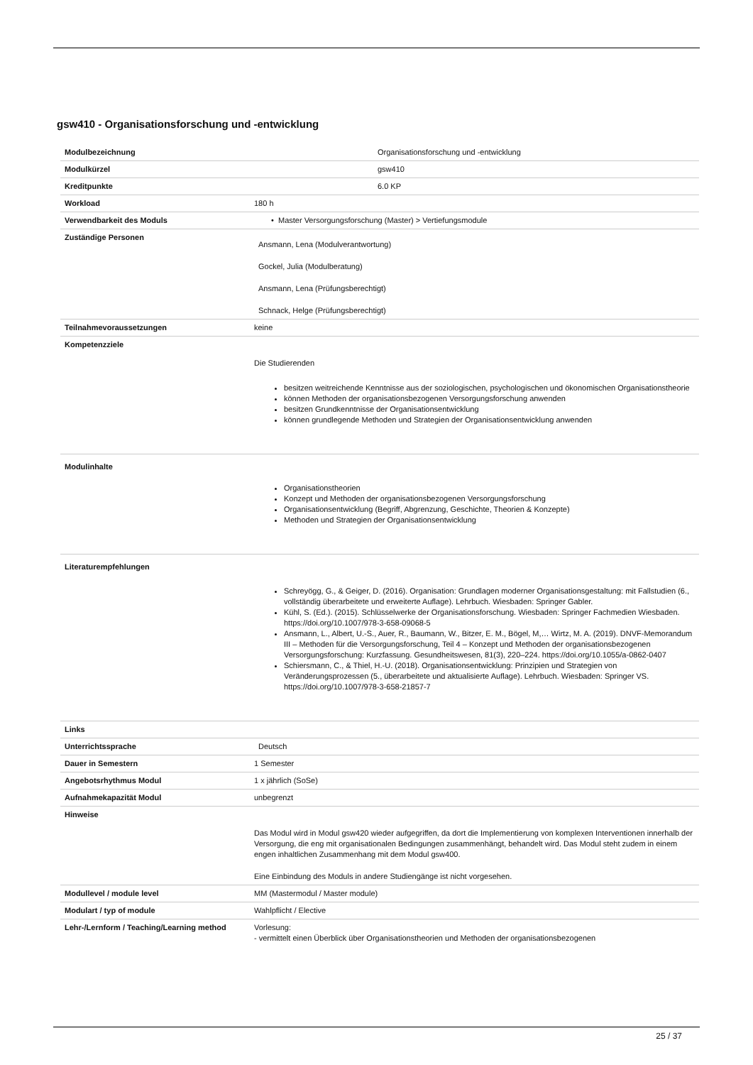gsw410 - Organisationsforschung und -entwicklung
| Modulbezeichnung | Organisationsforschung und -entwicklung |
| Modulkürzel | gsw410 |
| Kreditpunkte | 6.0 KP |
| Workload | 180 h |
| Verwendbarkeit des Moduls | • Master Versorgungsforschung (Master) > Vertiefungsmodule |
| Zuständige Personen | Ansmann, Lena (Modulverantwortung) Gockel, Julia (Modulberatung) Ansmann, Lena (Prüfungsberechtigt) Schnack, Helge (Prüfungsberechtigt) |
| Teilnahmevoraussetzungen | keine |
| Kompetenzziele | Die Studierenden besitzen weitreichende Kenntnisse aus der soziologischen, psychologischen und ökonomischen Organisationstheorie können Methoden der organisationsbezogenen Versorgungsforschung anwenden besitzen Grundkenntnisse der Organisationsentwicklung können grundlegende Methoden und Strategien der Organisationsentwicklung anwenden |
| Modulinhalte | Organisationstheorien Konzept und Methoden der organisationsbezogenen Versorgungsforschung Organisationsentwicklung (Begriff, Abgrenzung, Geschichte, Theorien & Konzepte) Methoden und Strategien der Organisationsentwicklung |
| Literaturempfehlungen | Schreyögg, G., & Geiger, D. (2016). Organisation: Grundlagen moderner Organisationsgestaltung: mit Fallstudien (6., vollständig überarbeitete und erweiterte Auflage). Lehrbuch. Wiesbaden: Springer Gabler. Kühl, S. (Ed.). (2015). Schlüsselwerke der Organisationsforschung. Wiesbaden: Springer Fachmedien Wiesbaden. https://doi.org/10.1007/978-3-658-09068-5 Ansmann, L., Albert, U.-S., Auer, R., Baumann, W., Bitzer, E. M., Bögel, M,… Wirtz, M. A. (2019). DNVF-Memorandum III – Methoden für die Versorgungsforschung, Teil 4 – Konzept und Methoden der organisationsbezogenen Versorgungsforschung: Kurzfassung. Gesundheitswesen, 81(3), 220–224. https://doi.org/10.1055/a-0862-0407 Schiersmann, C., & Thiel, H.-U. (2018). Organisationsentwicklung: Prinzipien und Strategien von Veränderungsprozessen (5., überarbeitete und aktualisierte Auflage). Lehrbuch. Wiesbaden: Springer VS. https://doi.org/10.1007/978-3-658-21857-7 |
| Links | |
| Unterrichtssprache | Deutsch |
| Dauer in Semestern | 1 Semester |
| Angebotsrhythmus Modul | 1 x jährlich (SoSe) |
| Aufnahmekapazität Modul | unbegrenzt |
| Hinweise | Das Modul wird in Modul gsw420 wieder aufgegriffen, da dort die Implementierung von komplexen Interventionen innerhalb der Versorgung, die eng mit organisationalen Bedingungen zusammenhängt, behandelt wird. Das Modul steht zudem in einem engen inhaltlichen Zusammenhang mit dem Modul gsw400. Eine Einbindung des Moduls in andere Studiengänge ist nicht vorgesehen. |
| Modullevel / module level | MM (Mastermodul / Master module) |
| Modulart / typ of module | Wahlpflicht / Elective |
| Lehr-/Lernform / Teaching/Learning method | Vorlesung: - vermittelt einen Überblick über Organisationstheorien und Methoden der organisationsbezogenen |
25 / 37